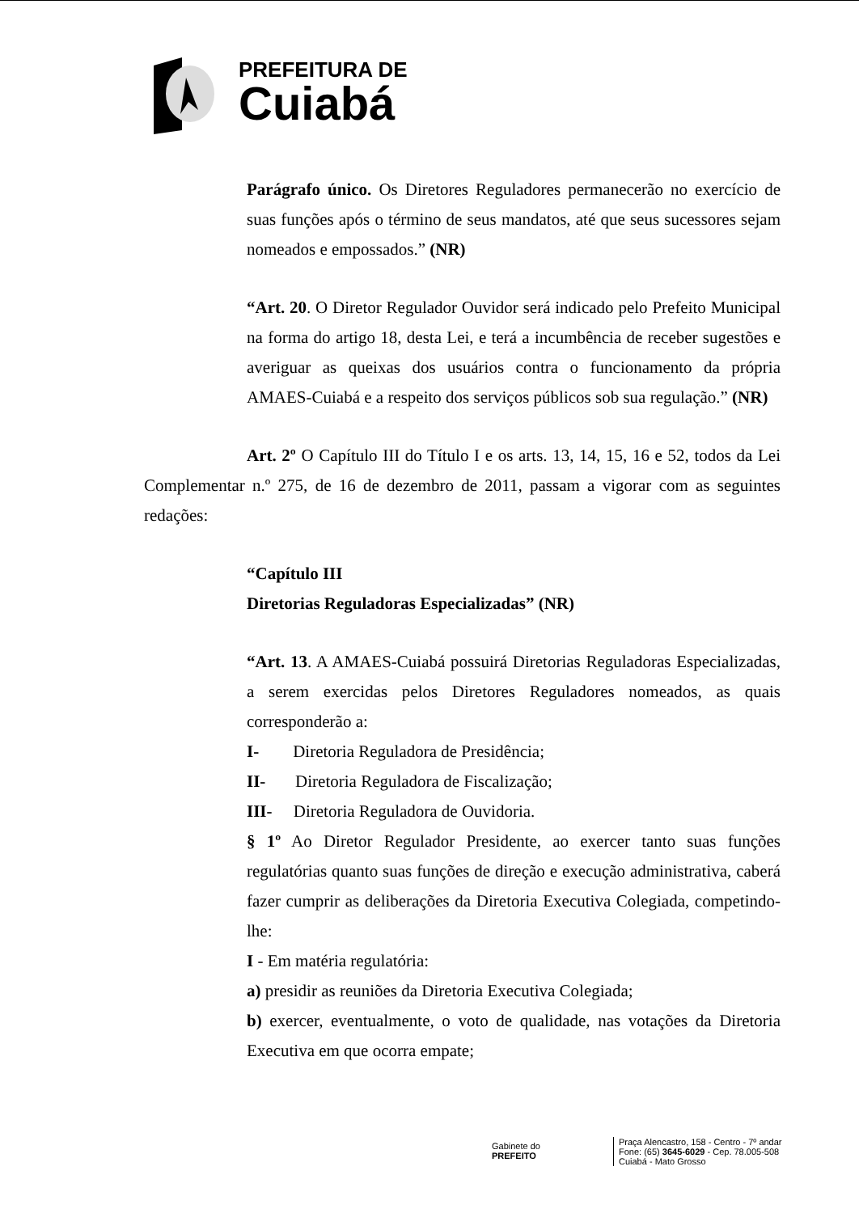PREFEITURA DE
Cuiabá
Parágrafo único. Os Diretores Reguladores permanecerão no exercício de suas funções após o término de seus mandatos, até que seus sucessores sejam nomeados e empossados.” (NR)
“Art. 20. O Diretor Regulador Ouvidor será indicado pelo Prefeito Municipal na forma do artigo 18, desta Lei, e terá a incumbência de receber sugestões e averiguar as queixas dos usuários contra o funcionamento da própria AMAES-Cuiabá e a respeito dos serviços públicos sob sua regulação.” (NR)
Art. 2º O Capítulo III do Título I e os arts. 13, 14, 15, 16 e 52, todos da Lei Complementar n.º 275, de 16 de dezembro de 2011, passam a vigorar com as seguintes redações:
“Capítulo III
Diretorias Reguladoras Especializadas” (NR)
“Art. 13. A AMAES-Cuiabá possuirá Diretorias Reguladoras Especializadas, a serem exercidas pelos Diretores Reguladores nomeados, as quais corresponderão a:
I- Diretoria Reguladora de Presidência;
II- Diretoria Reguladora de Fiscalização;
III- Diretoria Reguladora de Ouvidoria.
§ 1º Ao Diretor Regulador Presidente, ao exercer tanto suas funções regulatórias quanto suas funções de direção e execução administrativa, caberá fazer cumprir as deliberações da Diretoria Executiva Colegiada, competindo-lhe:
I - Em matéria regulatória:
a) presidir as reuniões da Diretoria Executiva Colegiada;
b) exercer, eventualmente, o voto de qualidade, nas votações da Diretoria Executiva em que ocorra empate;
Gabinete do
PREFEITO
Praça Alencastro, 158 - Centro - 7º andar
Fone: (65) 3645-6029 - Cep. 78.005-508
Cuiabá - Mato Grosso